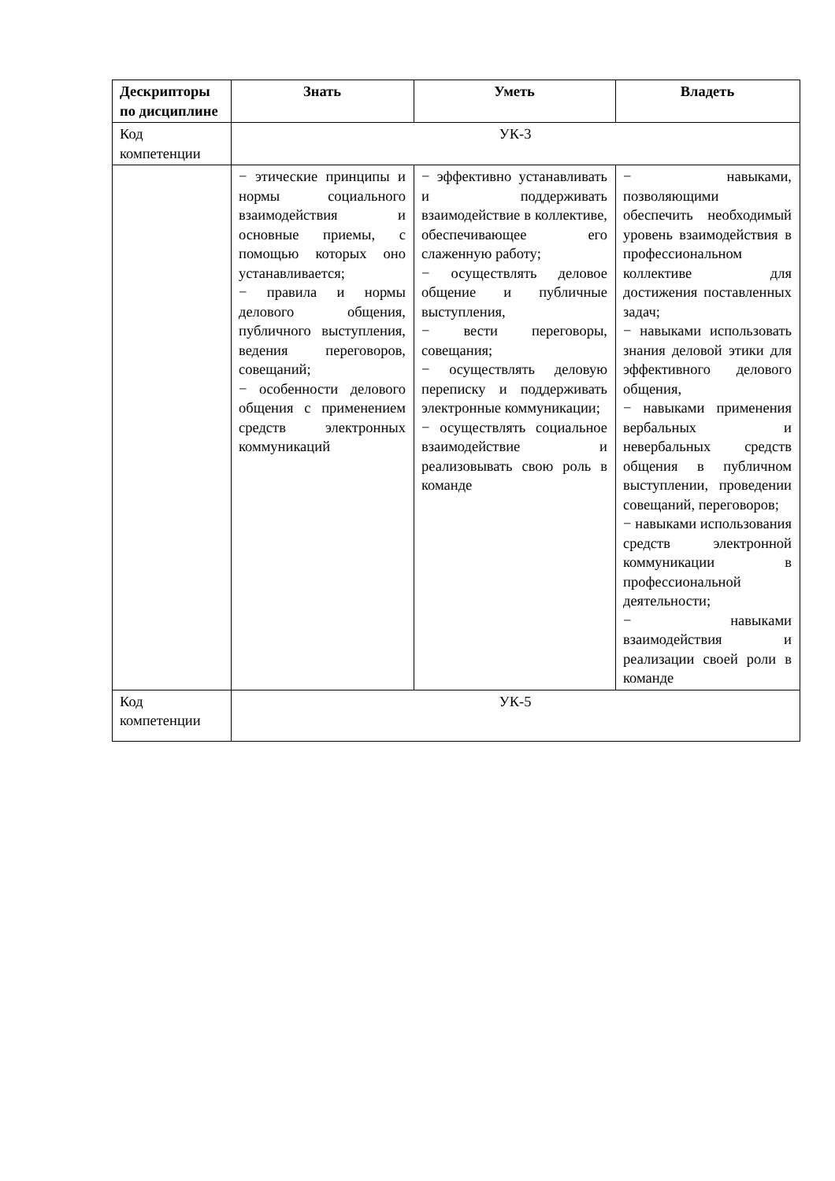| Дескрипторы по дисциплине | Знать | Уметь | Владеть |
| --- | --- | --- | --- |
| Код компетенции | УК-3 | | |
| | − этические принципы и нормы социального взаимодействия и основные приемы, с помощью которых оно устанавливается; − правила и нормы делового общения, публичного выступления, ведения переговоров, совещаний; − особенности делового общения с применением средств электронных коммуникаций | − эффективно устанавливать и поддерживать взаимодействие в коллективе, обеспечивающее его слаженную работу; − осуществлять деловое общение и публичные выступления, − вести переговоры, совещания; − осуществлять деловую переписку и поддерживать электронные коммуникации; − осуществлять социальное взаимодействие и реализовывать свою роль в команде | − навыками, позволяющими обеспечить необходимый уровень взаимодействия в профессиональном коллективе для достижения поставленных задач; − навыками использовать знания деловой этики для эффективного делового общения, − навыками применения вербальных и невербальных средств общения в публичном выступлении, проведении совещаний, переговоров; − навыками использования средств электронной коммуникации в профессиональной деятельности; − навыками взаимодействия и реализации своей роли в команде |
| Код компетенции | УК-5 | | |